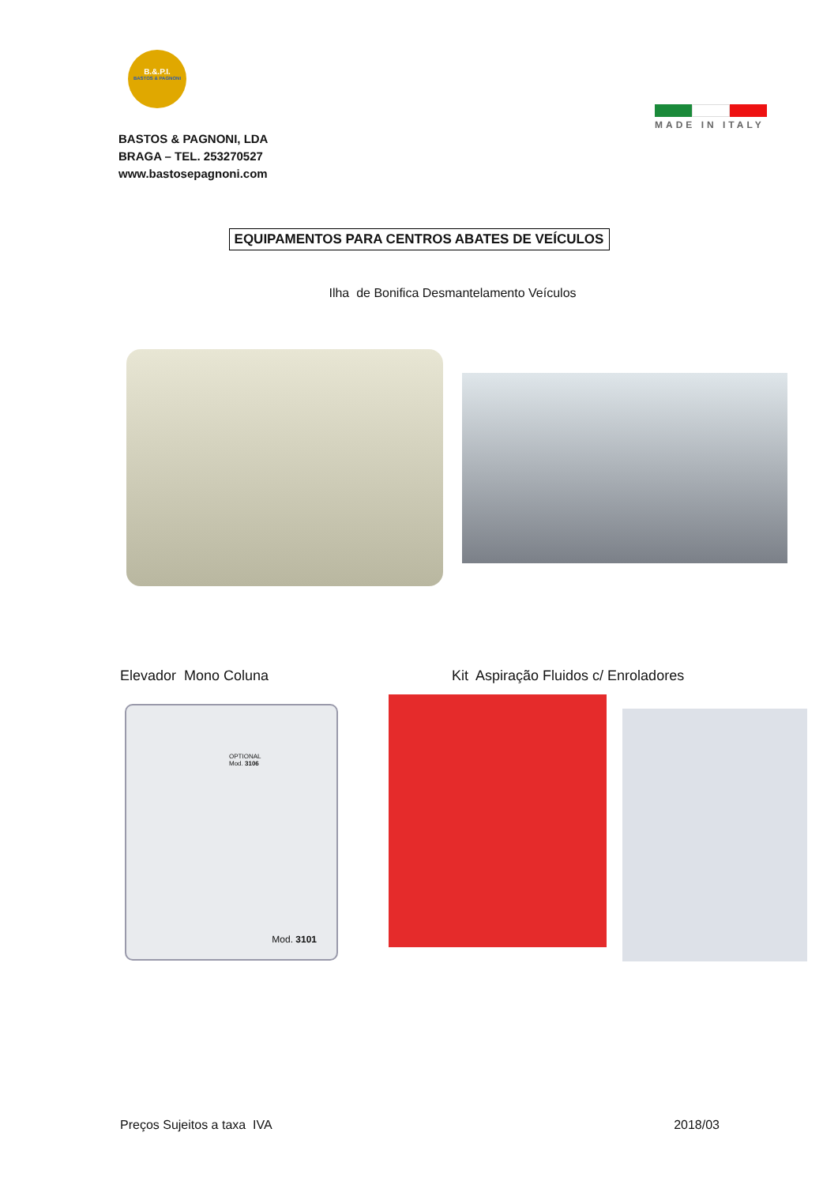B.&.P.I.
BASTOS & PAGNONI
BASTOS & PAGNONI, LDA
BRAGA – TEL. 253270527
www.bastosepagnoni.com
MADE IN ITALY
EQUIPAMENTOS PARA CENTROS ABATES DE VEÍCULOS
Ilha de Bonifica Desmantelamento Veículos
Elevador Mono Coluna Kit Aspiração Fluidos c/ Enroladores
OPTIONAL
Mod. 3106
Mod. 3101
Preços Sujeitos a taxa IVA 2018/03